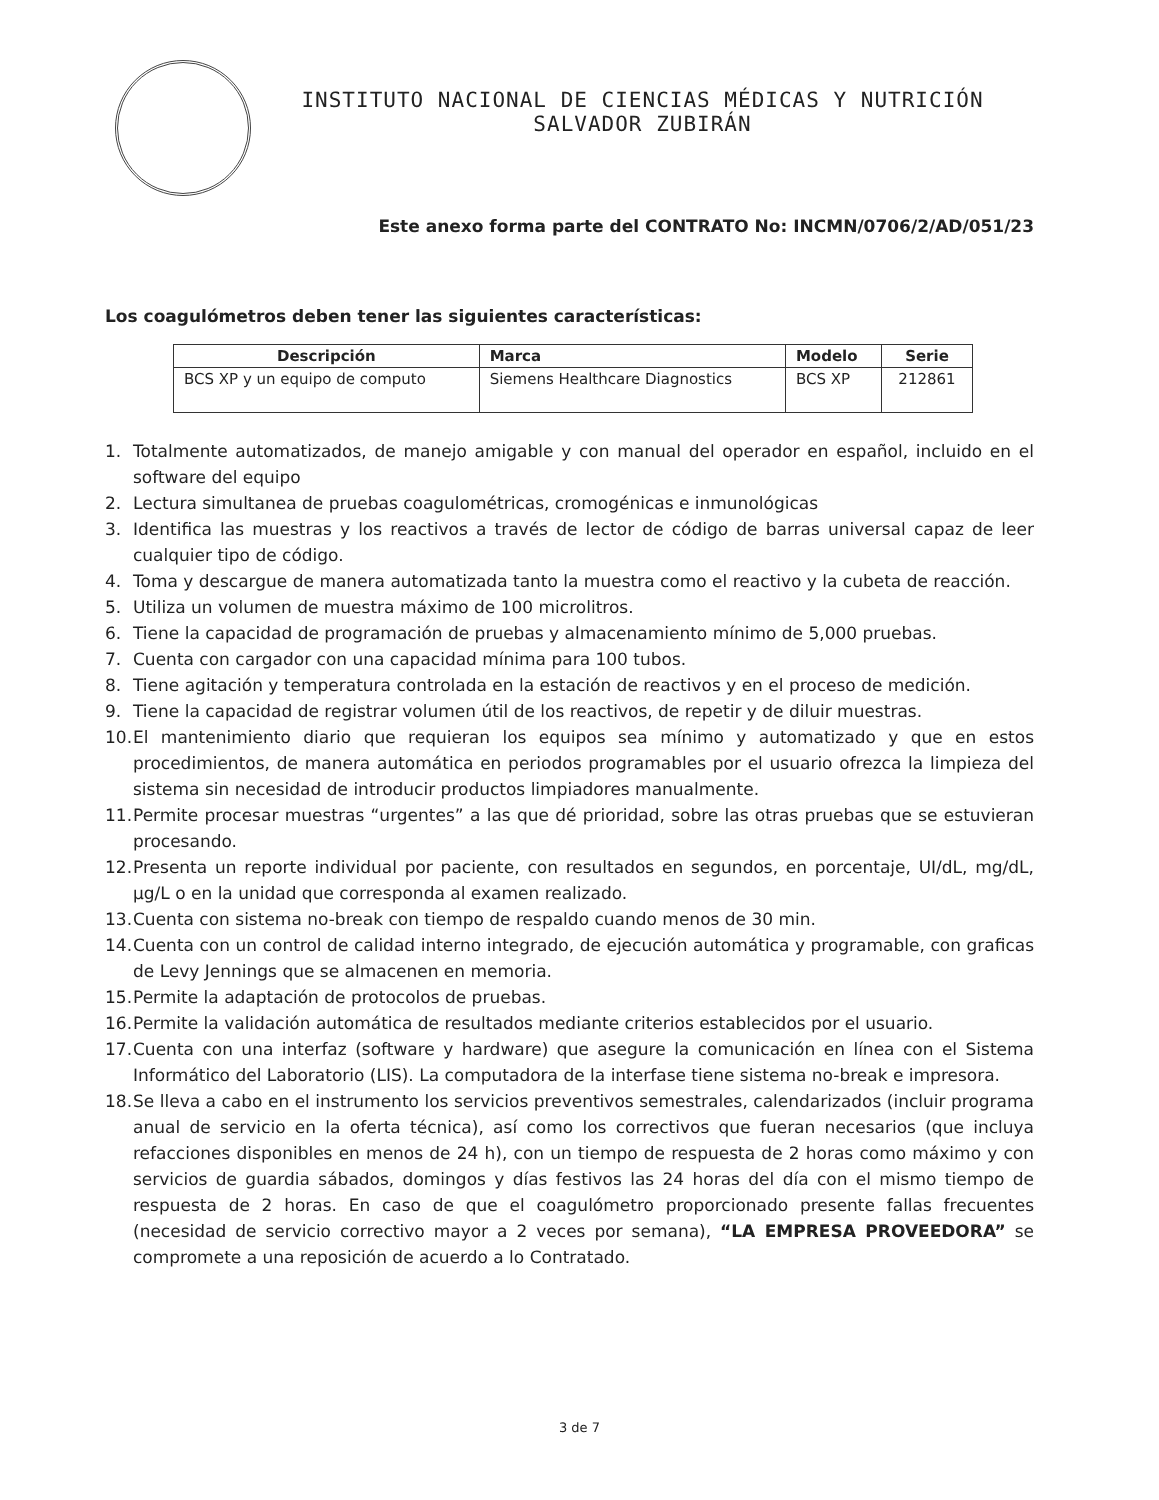INSTITUTO NACIONAL DE CIENCIAS MÉDICAS Y NUTRICIÓN
SALVADOR ZUBIRÁN
Este anexo forma parte del CONTRATO No: INCMN/0706/2/AD/051/23
Los coagulómetros deben tener las siguientes características:
| Descripción | Marca | Modelo | Serie |
| --- | --- | --- | --- |
| BCS XP y un equipo de computo | Siemens Healthcare Diagnostics | BCS XP | 212861 |
1. Totalmente automatizados, de manejo amigable y con manual del operador en español, incluido en el software del equipo
2. Lectura simultanea de pruebas coagulométricas, cromogénicas e inmunológicas
3. Identifica las muestras y los reactivos a través de lector de código de barras universal capaz de leer cualquier tipo de código.
4. Toma y descargue de manera automatizada tanto la muestra como el reactivo y la cubeta de reacción.
5. Utiliza un volumen de muestra máximo de 100 microlitros.
6. Tiene la capacidad de programación de pruebas y almacenamiento mínimo de 5,000 pruebas.
7. Cuenta con cargador con una capacidad mínima para 100 tubos.
8. Tiene agitación y temperatura controlada en la estación de reactivos y en el proceso de medición.
9. Tiene la capacidad de registrar volumen útil de los reactivos, de repetir y de diluir muestras.
10. El mantenimiento diario que requieran los equipos sea mínimo y automatizado y que en estos procedimientos, de manera automática en periodos programables por el usuario ofrezca la limpieza del sistema sin necesidad de introducir productos limpiadores manualmente.
11. Permite procesar muestras “urgentes” a las que dé prioridad, sobre las otras pruebas que se estuvieran procesando.
12. Presenta un reporte individual por paciente, con resultados en segundos, en porcentaje, UI/dL, mg/dL, µg/L o en la unidad que corresponda al examen realizado.
13. Cuenta con sistema no-break con tiempo de respaldo cuando menos de 30 min.
14. Cuenta con un control de calidad interno integrado, de ejecución automática y programable, con graficas de Levy Jennings que se almacenen en memoria.
15. Permite la adaptación de protocolos de pruebas.
16. Permite la validación automática de resultados mediante criterios establecidos por el usuario.
17. Cuenta con una interfaz (software y hardware) que asegure la comunicación en línea con el Sistema Informático del Laboratorio (LIS). La computadora de la interfase tiene sistema no-break e impresora.
18. Se lleva a cabo en el instrumento los servicios preventivos semestrales, calendarizados (incluir programa anual de servicio en la oferta técnica), así como los correctivos que fueran necesarios (que incluya refacciones disponibles en menos de 24 h), con un tiempo de respuesta de 2 horas como máximo y con servicios de guardia sábados, domingos y días festivos las 24 horas del día con el mismo tiempo de respuesta de 2 horas. En caso de que el coagulómetro proporcionado presente fallas frecuentes (necesidad de servicio correctivo mayor a 2 veces por semana), “LA EMPRESA PROVEEDORA” se compromete a una reposición de acuerdo a lo Contratado.
3 de 7